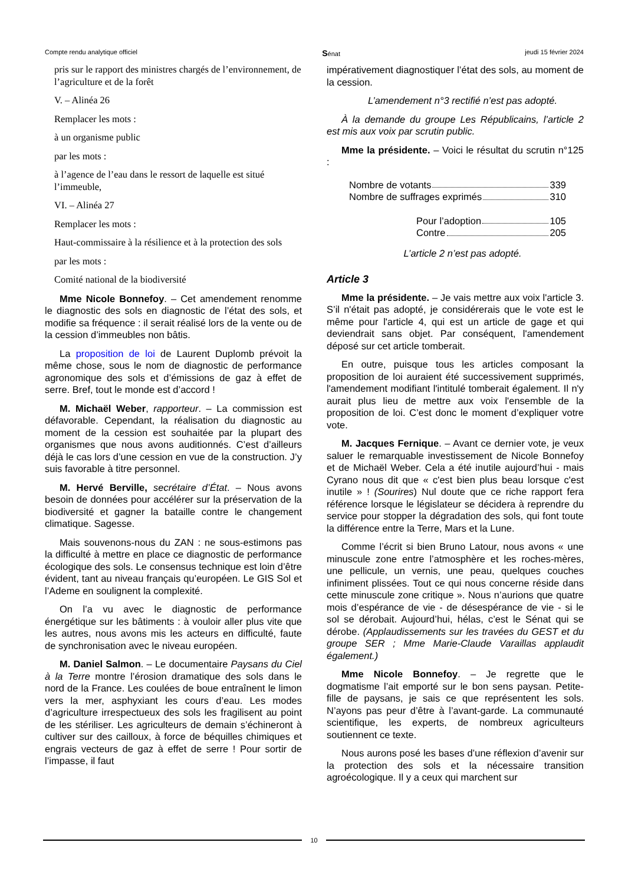Compte rendu analytique officiel Sénat jeudi 15 février 2024
pris sur le rapport des ministres chargés de l’environnement, de l’agriculture et de la forêt
V. – Alinéa 26
Remplacer les mots :
à un organisme public
par les mots :
à l’agence de l’eau dans le ressort de laquelle est situé l’immeuble,
VI. – Alinéa 27
Remplacer les mots :
Haut-commissaire à la résilience et à la protection des sols
par les mots :
Comité national de la biodiversité
Mme Nicole Bonnefoy. – Cet amendement renomme le diagnostic des sols en diagnostic de l’état des sols, et modifie sa fréquence : il serait réalisé lors de la vente ou de la cession d’immeubles non bâtis.
La proposition de loi de Laurent Duplomb prévoit la même chose, sous le nom de diagnostic de performance agronomique des sols et d’émissions de gaz à effet de serre. Bref, tout le monde est d’accord !
M. Michaël Weber, rapporteur. – La commission est défavorable. Cependant, la réalisation du diagnostic au moment de la cession est souhaitée par la plupart des organismes que nous avons auditionnés. C’est d’ailleurs déjà le cas lors d’une cession en vue de la construction. J’y suis favorable à titre personnel.
M. Hervé Berville, secrétaire d’État. – Nous avons besoin de données pour accélérer sur la préservation de la biodiversité et gagner la bataille contre le changement climatique. Sagesse.
Mais souvenons-nous du ZAN : ne sous-estimons pas la difficulté à mettre en place ce diagnostic de performance écologique des sols. Le consensus technique est loin d’être évident, tant au niveau français qu’européen. Le GIS Sol et l’Ademe en soulignent la complexité.
On l’a vu avec le diagnostic de performance énergétique sur les bâtiments : à vouloir aller plus vite que les autres, nous avons mis les acteurs en difficulté, faute de synchronisation avec le niveau européen.
M. Daniel Salmon. – Le documentaire Paysans du Ciel à la Terre montre l’érosion dramatique des sols dans le nord de la France. Les coulées de boue entraînent le limon vers la mer, asphyxiant les cours d’eau. Les modes d’agriculture irrespectueux des sols les fragilisent au point de les stériliser. Les agriculteurs de demain s’échineront à cultiver sur des cailloux, à force de béquilles chimiques et engrais vecteurs de gaz à effet de serre ! Pour sortir de l’impasse, il faut
impérativement diagnostiquer l’état des sols, au moment de la cession.
L’amendement n°3 rectifié n’est pas adopté.
À la demande du groupe Les Républicains, l’article 2 est mis aux voix par scrutin public.
Mme la présidente. – Voici le résultat du scrutin n°125 :
Nombre de votants 339
Nombre de suffrages exprimés 310
Pour l’adoption 105
Contre 205
L’article 2 n’est pas adopté.
Article 3
Mme la présidente. – Je vais mettre aux voix l'article 3. S’il n'était pas adopté, je considérerais que le vote est le même pour l'article 4, qui est un article de gage et qui deviendrait sans objet. Par conséquent, l'amendement déposé sur cet article tomberait.
En outre, puisque tous les articles composant la proposition de loi auraient été successivement supprimés, l'amendement modifiant l'intitulé tomberait également. Il n'y aurait plus lieu de mettre aux voix l'ensemble de la proposition de loi. C’est donc le moment d’expliquer votre vote.
M. Jacques Fernique. – Avant ce dernier vote, je veux saluer le remarquable investissement de Nicole Bonnefoy et de Michaël Weber. Cela a été inutile aujourd’hui - mais Cyrano nous dit que « c'est bien plus beau lorsque c'est inutile » ! (Sourires) Nul doute que ce riche rapport fera référence lorsque le législateur se décidera à reprendre du service pour stopper la dégradation des sols, qui font toute la différence entre la Terre, Mars et la Lune.
Comme l’écrit si bien Bruno Latour, nous avons « une minuscule zone entre l’atmosphère et les roches-mères, une pellicule, un vernis, une peau, quelques couches infiniment plissées. Tout ce qui nous concerne réside dans cette minuscule zone critique ». Nous n’aurions que quatre mois d’espérance de vie - de désespérance de vie - si le sol se dérobait. Aujourd’hui, hélas, c’est le Sénat qui se dérobe. (Applaudissements sur les travées du GEST et du groupe SER ; Mme Marie-Claude Varaillas applaudit également.)
Mme Nicole Bonnefoy. – Je regrette que le dogmatisme l’ait emporté sur le bon sens paysan. Petite-fille de paysans, je sais ce que représentent les sols. N’ayons pas peur d’être à l’avant-garde. La communauté scientifique, les experts, de nombreux agriculteurs soutiennent ce texte.
Nous aurons posé les bases d’une réflexion d’avenir sur la protection des sols et la nécessaire transition agroécologique. Il y a ceux qui marchent sur
10